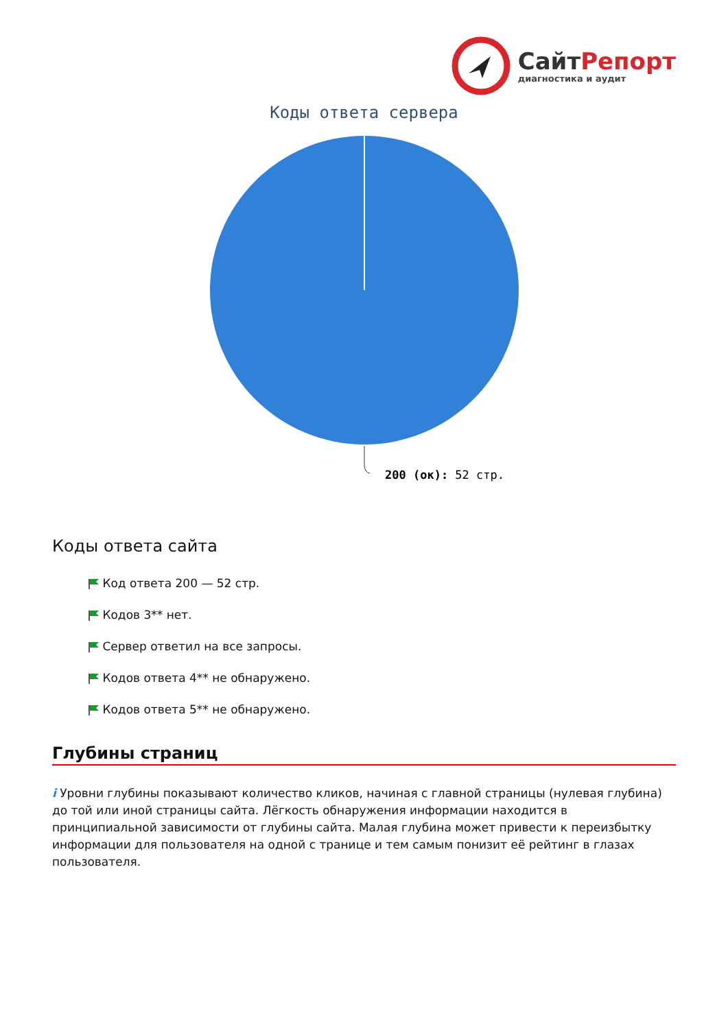СайтРепорт
диагностика и аудит
Коды ответа сервера
200 (ок): 52 стр.
Коды ответа сайта
Код ответа 200 — 52 стр.
Кодов 3** нет.
Сервер ответил на все запросы.
Кодов ответа 4** не обнаружено.
Кодов ответа 5** не обнаружено.
Глубины страниц
i Уровни глубины показывают количество кликов, начиная с главной страницы (нулевая глубина) до той или иной страницы сайта. Лёгкость обнаружения информации находится в принципиальной зависимости от глубины сайта. Малая глубина может привести к переизбытку информации для пользователя на одной с транице и тем самым понизит её рейтинг в глазах пользователя.